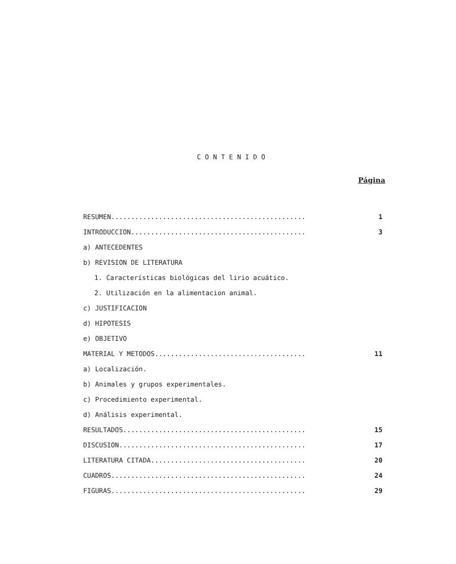CONTENIDO
Página
RESUMEN................................................. 1
INTRODUCCION............................................ 3
a) ANTECEDENTES
b) REVISION DE LITERATURA
1. Características biológicas del lirio acuático.
2. Utilización en la alimentacion animal.
c) JUSTIFICACION
d) HIPOTESIS
e) OBJETIVO
MATERIAL Y METODOS...................................... 11
a) Localización.
b) Animales y grupos experimentales.
c) Procedimiento experimental.
d) Análisis experimental.
RESULTADOS.............................................. 15
DISCUSION............................................... 17
LITERATURA CITADA....................................... 20
CUADROS................................................. 24
FIGURAS................................................. 29